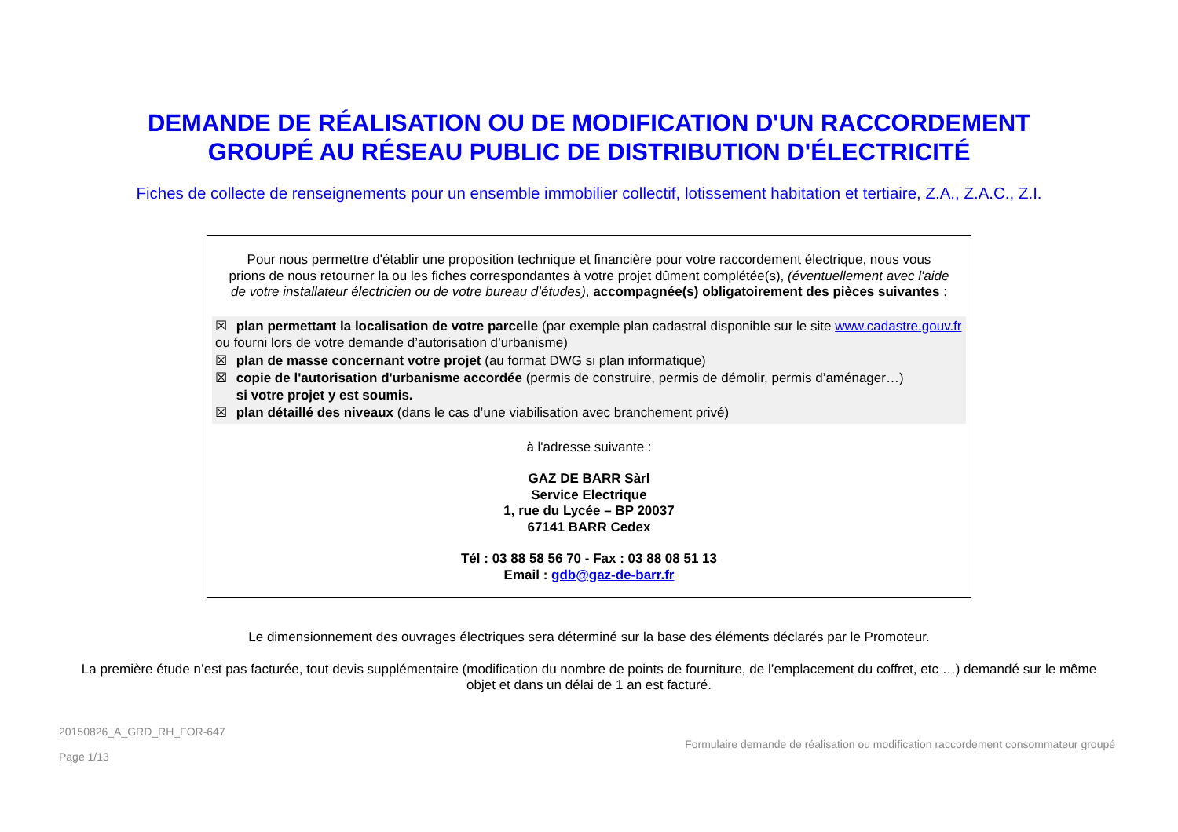DEMANDE DE RÉALISATION OU DE MODIFICATION D'UN RACCORDEMENT
GROUPÉ AU RÉSEAU PUBLIC DE DISTRIBUTION D'ÉLECTRICITÉ
Fiches de collecte de renseignements pour un ensemble immobilier collectif, lotissement habitation et tertiaire, Z.A., Z.A.C., Z.I.
Pour nous permettre d'établir une proposition technique et financière pour votre raccordement électrique, nous vous prions de nous retourner la ou les fiches correspondantes à votre projet dûment complétée(s), (éventuellement avec l'aide de votre installateur électricien ou de votre bureau d’études), accompagnée(s) obligatoirement des pièces suivantes :
☒ plan permettant la localisation de votre parcelle (par exemple plan cadastral disponible sur le site www.cadastre.gouv.fr ou fourni lors de votre demande d’autorisation d’urbanisme)
☒ plan de masse concernant votre projet (au format DWG si plan informatique)
☒ copie de l'autorisation d'urbanisme accordée (permis de construire, permis de démolir, permis d’aménager…)
si votre projet y est soumis.
☒ plan détaillé des niveaux (dans le cas d’une viabilisation avec branchement privé)
à l'adresse suivante :
GAZ DE BARR Sàrl
Service Electrique
1, rue du Lycée – BP 20037
67141 BARR Cedex
Tél : 03 88 58 56 70 - Fax : 03 88 08 51 13
Email : gdb@gaz-de-barr.fr
Le dimensionnement des ouvrages électriques sera déterminé sur la base des éléments déclarés par le Promoteur.
La première étude n’est pas facturée, tout devis supplémentaire (modification du nombre de points de fourniture, de l’emplacement du coffret, etc …) demandé sur le même objet et dans un délai de 1 an est facturé.
20150826_A_GRD_RH_FOR-647
Page 1/13
Formulaire demande de réalisation ou modification raccordement consommateur groupé